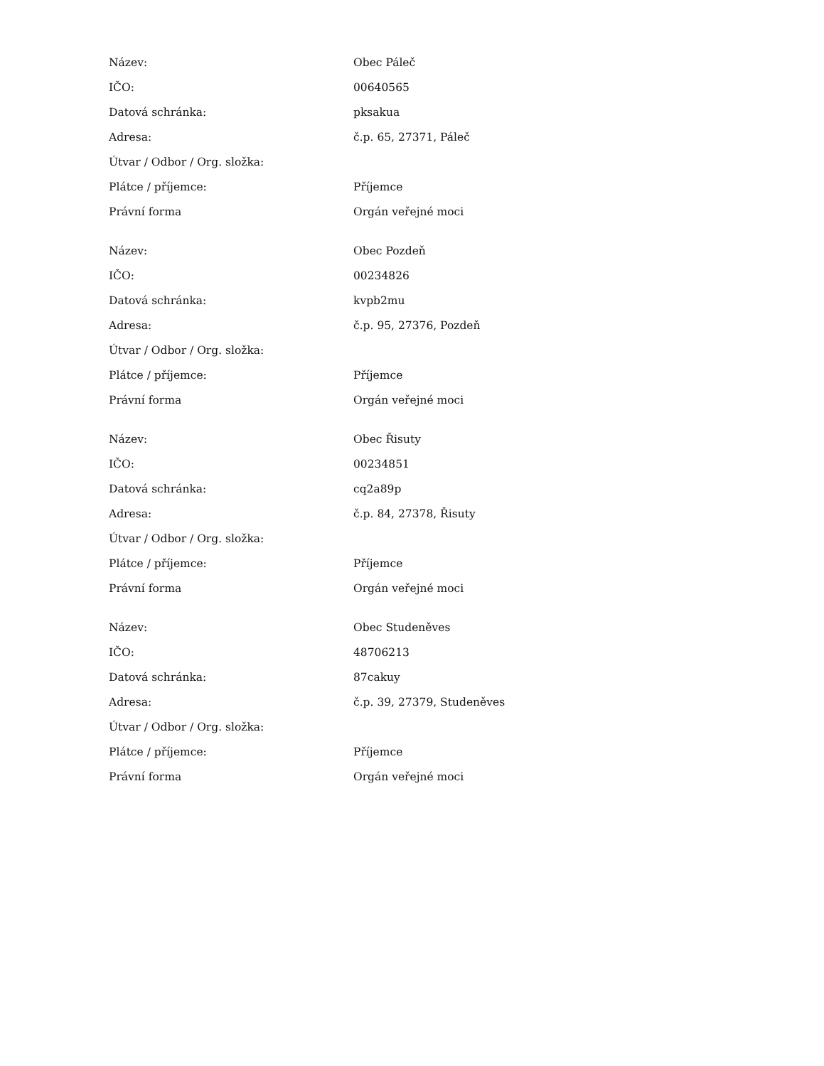| Název: | Obec Páleč |
| IČO: | 00640565 |
| Datová schránka: | pksakua |
| Adresa: | č.p. 65, 27371, Páleč |
| Útvar / Odbor / Org. složka: | |
| Plátce / příjemce: | Příjemce |
| Právní forma | Orgán veřejné moci |
| Název: | Obec Pozdeň |
| IČO: | 00234826 |
| Datová schránka: | kvpb2mu |
| Adresa: | č.p. 95, 27376, Pozdeň |
| Útvar / Odbor / Org. složka: | |
| Plátce / příjemce: | Příjemce |
| Právní forma | Orgán veřejné moci |
| Název: | Obec Řisuty |
| IČO: | 00234851 |
| Datová schránka: | cq2a89p |
| Adresa: | č.p. 84, 27378, Řisuty |
| Útvar / Odbor / Org. složka: | |
| Plátce / příjemce: | Příjemce |
| Právní forma | Orgán veřejné moci |
| Název: | Obec Studeněves |
| IČO: | 48706213 |
| Datová schránka: | 87cakuy |
| Adresa: | č.p. 39, 27379, Studeněves |
| Útvar / Odbor / Org. složka: | |
| Plátce / příjemce: | Příjemce |
| Právní forma | Orgán veřejné moci |